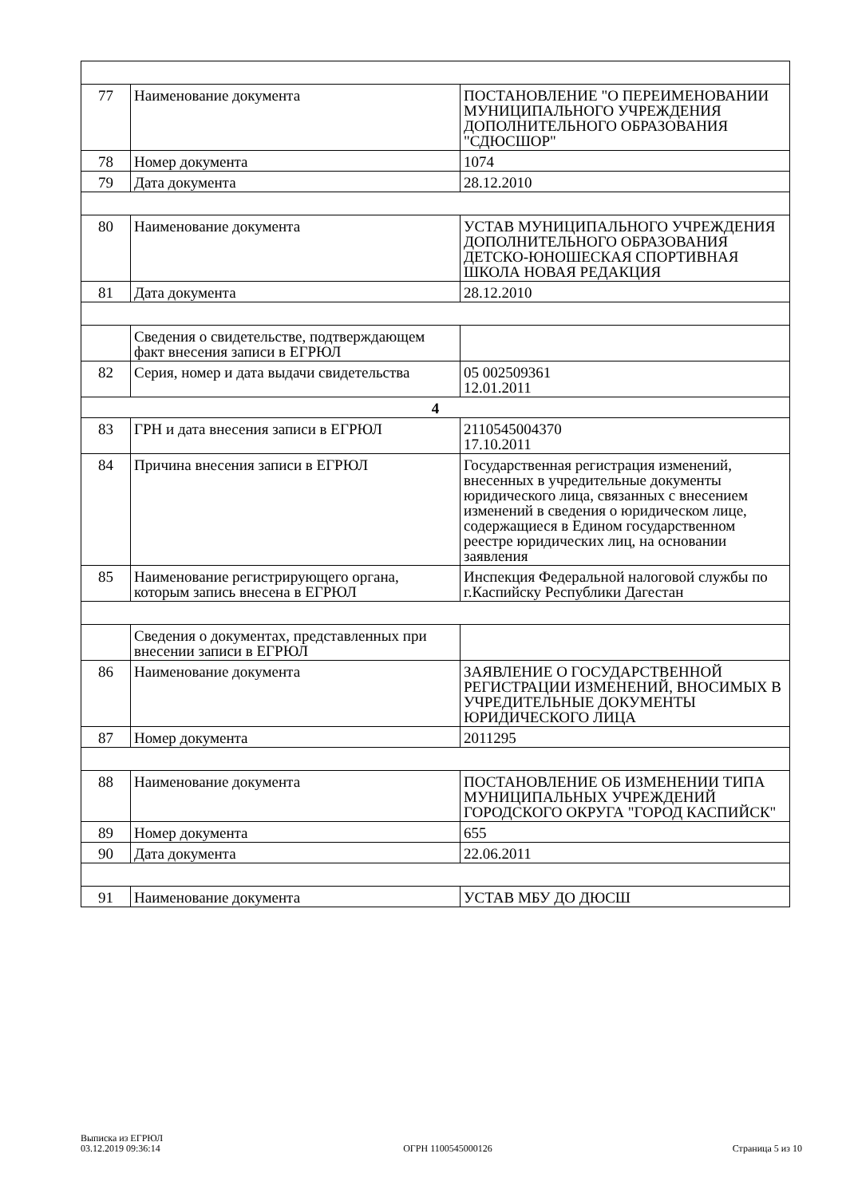| 77 | Наименование документа | ПОСТАНОВЛЕНИЕ "О ПЕРЕИМЕНОВАНИИ МУНИЦИПАЛЬНОГО УЧРЕЖДЕНИЯ ДОПОЛНИТЕЛЬНОГО ОБРАЗОВАНИЯ "СДЮСШОР" |
| 78 | Номер документа | 1074 |
| 79 | Дата документа | 28.12.2010 |
| 80 | Наименование документа | УСТАВ МУНИЦИПАЛЬНОГО УЧРЕЖДЕНИЯ ДОПОЛНИТЕЛЬНОГО ОБРАЗОВАНИЯ ДЕТСКО-ЮНОШЕСКАЯ СПОРТИВНАЯ ШКОЛА НОВАЯ РЕДАКЦИЯ |
| 81 | Дата документа | 28.12.2010 |
| | Сведения о свидетельстве, подтверждающем факт внесения записи в ЕГРЮЛ | |
| 82 | Серия, номер и дата выдачи свидетельства | 05 002509361 12.01.2011 |
| 4 | | |
| 83 | ГРН и дата внесения записи в ЕГРЮЛ | 2110545004370 17.10.2011 |
| 84 | Причина внесения записи в ЕГРЮЛ | Государственная регистрация изменений, внесенных в учредительные документы юридического лица, связанных с внесением изменений в сведения о юридическом лице, содержащиеся в Едином государственном реестре юридических лиц, на основании заявления |
| 85 | Наименование регистрирующего органа, которым запись внесена в ЕГРЮЛ | Инспекция Федеральной налоговой службы по г.Каспийску Республики Дагестан |
| | Сведения о документах, представленных при внесении записи в ЕГРЮЛ | |
| 86 | Наименование документа | ЗАЯВЛЕНИЕ О ГОСУДАРСТВЕННОЙ РЕГИСТРАЦИИ ИЗМЕНЕНИЙ, ВНОСИМЫХ В УЧРЕДИТЕЛЬНЫЕ ДОКУМЕНТЫ ЮРИДИЧЕСКОГО ЛИЦА |
| 87 | Номер документа | 2011295 |
| 88 | Наименование документа | ПОСТАНОВЛЕНИЕ ОБ ИЗМЕНЕНИИ ТИПА МУНИЦИПАЛЬНЫХ УЧРЕЖДЕНИЙ ГОРОДСКОГО ОКРУГА "ГОРОД КАСПИЙСК" |
| 89 | Номер документа | 655 |
| 90 | Дата документа | 22.06.2011 |
| 91 | Наименование документа | УСТАВ МБУ ДО ДЮСШ |
Выписка из ЕГРЮЛ
03.12.2019 09:36:14
ОГРН 1100545000126
Страница 5 из 10